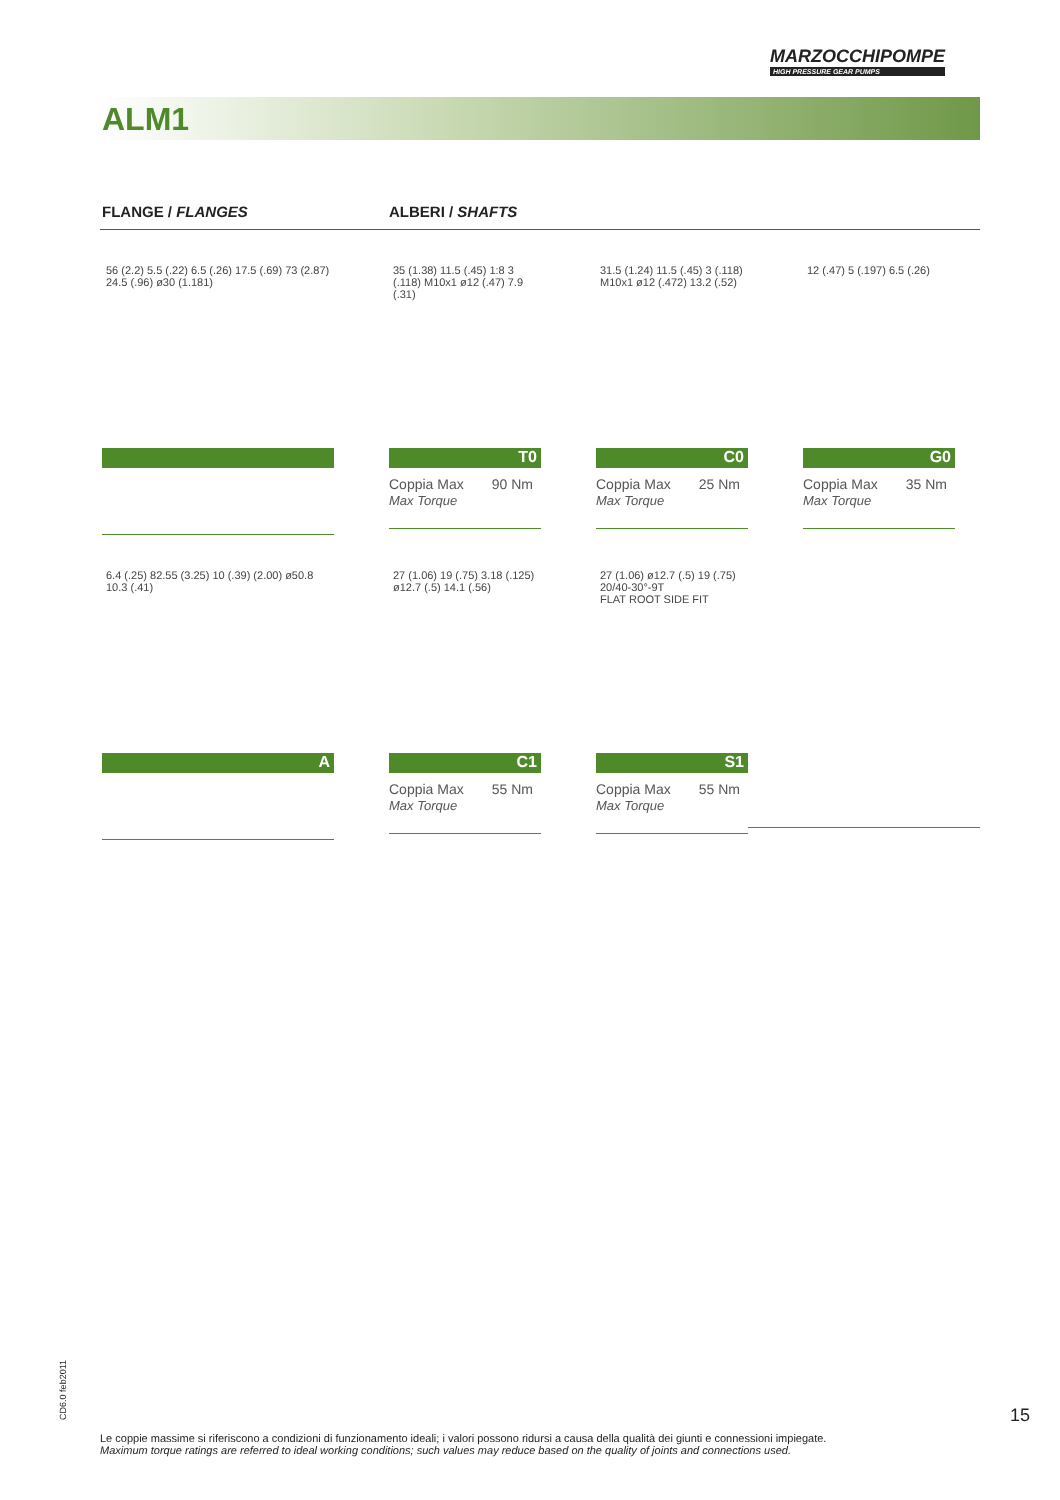MARZOCCHIPOMPE
HIGH PRESSURE GEAR PUMPS
ALM1
FLANGE / FLANGES ALBERI / SHAFTS
56 (2.2) 5.5 (.22) 6.5 (.26) 17.5 (.69) 73 (2.87) 24.5 (.96) ø30 (1.181)
35 (1.38) 11.5 (.45) 1:8 3 (.118) M10x1 ø12 (.47) 7.9 (.31)
T0
Coppia Max
Max Torque 90 Nm
31.5 (1.24) 11.5 (.45) 3 (.118) M10x1 ø12 (.472) 13.2 (.52)
C0
Coppia Max
Max Torque 25 Nm
12 (.47) 5 (.197) 6.5 (.26)
G0
Coppia Max
Max Torque 35 Nm
6.4 (.25) 82.55 (3.25) 10 (.39) (2.00) ø50.8 10.3 (.41)
A
27 (1.06) 19 (.75) 3.18 (.125) ø12.7 (.5) 14.1 (.56)
C1
Coppia Max
Max Torque 55 Nm
27 (1.06) ø12.7 (.5) 19 (.75)
20/40-30°-9T
FLAT ROOT SIDE FIT
S1
Coppia Max
Max Torque 55 Nm
CD6.0 feb2011
15
Le coppie massime si riferiscono a condizioni di funzionamento ideali; i valori possono ridursi a causa della qualità dei giunti e connessioni impiegate.
Maximum torque ratings are referred to ideal working conditions; such values may reduce based on the quality of joints and connections used.